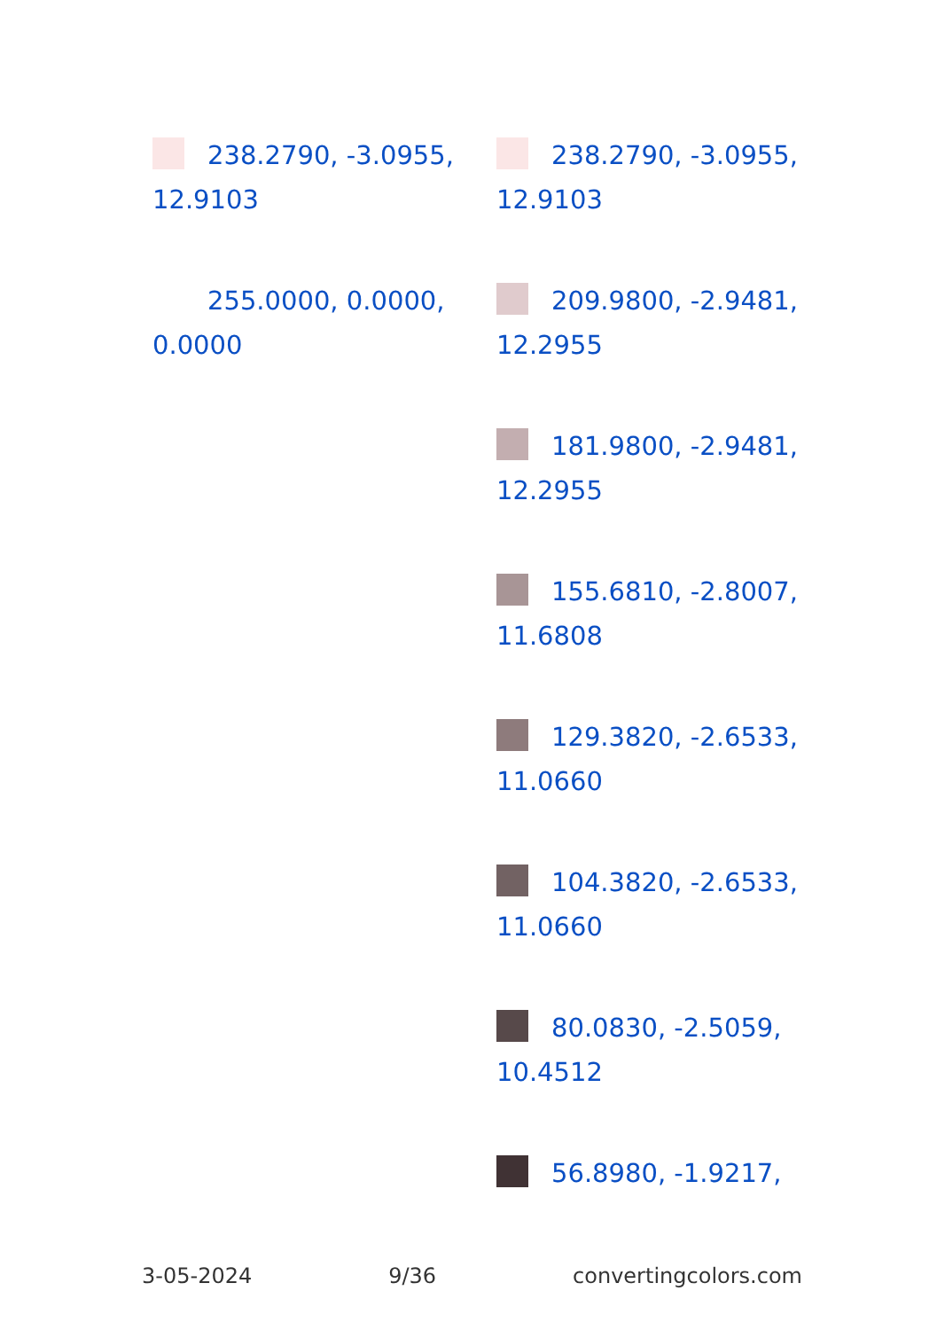238.2790, -3.0955, 12.9103
255.0000, 0.0000, 0.0000
238.2790, -3.0955, 12.9103
209.9800, -2.9481, 12.2955
181.9800, -2.9481, 12.2955
155.6810, -2.8007, 11.6808
129.3820, -2.6533, 11.0660
104.3820, -2.6533, 11.0660
80.0830, -2.5059, 10.4512
56.8980, -1.9217,
3-05-2024 9/36 convertingcolors.com